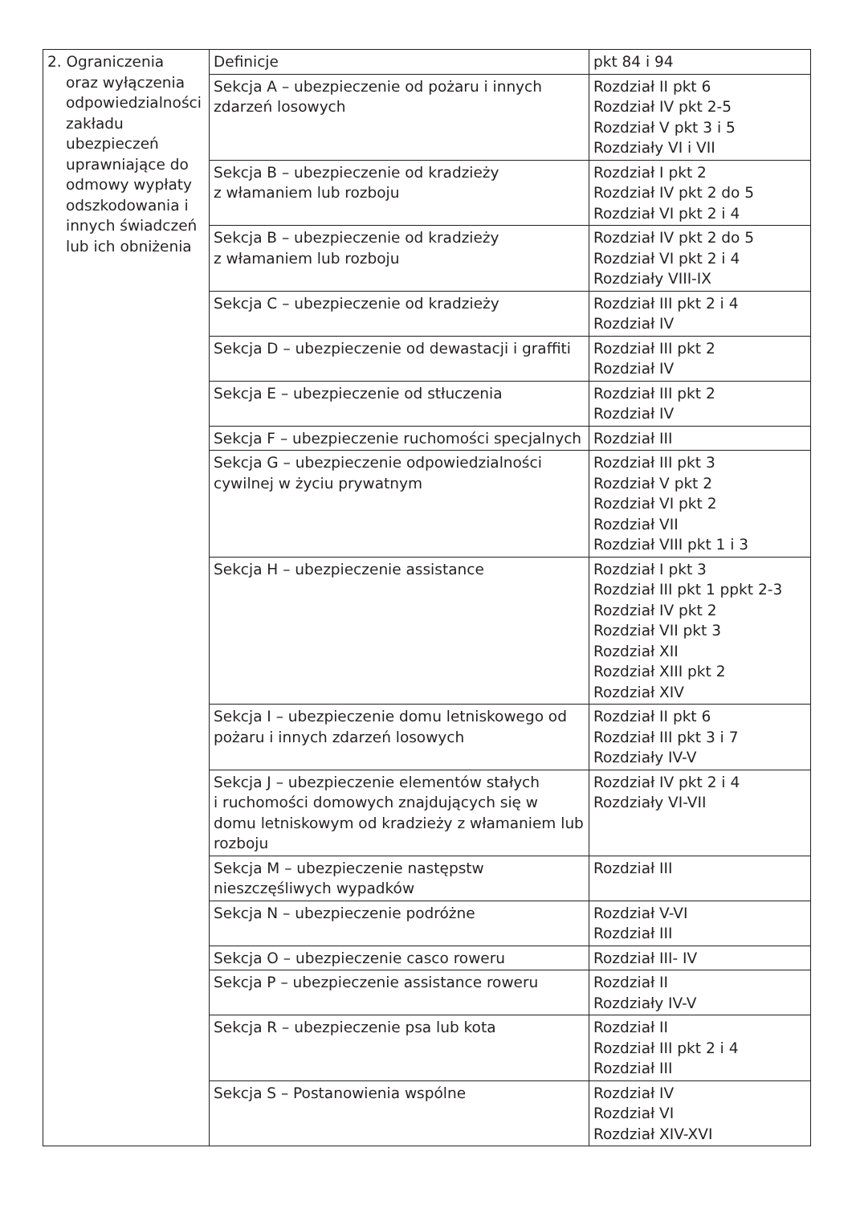| 2. Ograniczenia oraz wyłączenia odpowiedzialności zakładu ubezpieczeń uprawniające do odmowy wypłaty odszkodowania i innych świadczeń lub ich obniżenia | Definicje | pkt 84 i 94 |
| | Sekcja A – ubezpieczenie od pożaru i innych zdarzeń losowych | Rozdział II pkt 6 Rozdział IV pkt 2-5 Rozdział V pkt 3 i 5 Rozdziały VI i VII |
| | Sekcja B – ubezpieczenie od kradzieży z włamaniem lub rozboju | Rozdział I pkt 2 Rozdział IV pkt 2 do 5 Rozdział VI pkt 2 i 4 |
| | Sekcja B – ubezpieczenie od kradzieży z włamaniem lub rozboju | Rozdział IV pkt 2 do 5 Rozdział VI pkt 2 i 4 Rozdziały VIII-IX |
| | Sekcja C – ubezpieczenie od kradzieży | Rozdział III pkt 2 i 4 Rozdział IV |
| | Sekcja D – ubezpieczenie od dewastacji i graffiti | Rozdział III pkt 2 Rozdział IV |
| | Sekcja E – ubezpieczenie od stłuczenia | Rozdział III pkt 2 Rozdział IV |
| | Sekcja F – ubezpieczenie ruchomości specjalnych | Rozdział III |
| | Sekcja G – ubezpieczenie odpowiedzialności cywilnej w życiu prywatnym | Rozdział III pkt 3 Rozdział V pkt 2 Rozdział VI pkt 2 Rozdział VII Rozdział VIII pkt 1 i 3 |
| | Sekcja H – ubezpieczenie assistance | Rozdział I pkt 3 Rozdział III pkt 1 ppkt 2-3 Rozdział IV pkt 2 Rozdział VII pkt 3 Rozdział XII Rozdział XIII pkt 2 Rozdział XIV |
| | Sekcja I – ubezpieczenie domu letniskowego od pożaru i innych zdarzeń losowych | Rozdział II pkt 6 Rozdział III pkt 3 i 7 Rozdziały IV-V |
| | Sekcja J – ubezpieczenie elementów stałych i ruchomości domowych znajdujących się w domu letniskowym od kradzieży z włamaniem lub rozboju | Rozdział IV pkt 2 i 4 Rozdziały VI-VII |
| | Sekcja M – ubezpieczenie następstw nieszczęśliwych wypadków | Rozdział III |
| | Sekcja N – ubezpieczenie podróżne | Rozdział V-VI Rozdział III |
| | Sekcja O – ubezpieczenie casco roweru | Rozdział III- IV |
| | Sekcja P – ubezpieczenie assistance roweru | Rozdział II Rozdziały IV-V |
| | Sekcja R – ubezpieczenie psa lub kota | Rozdział II Rozdział III pkt 2 i 4 Rozdział III |
| | Sekcja S – Postanowienia wspólne | Rozdział IV Rozdział VI Rozdział XIV-XVI |